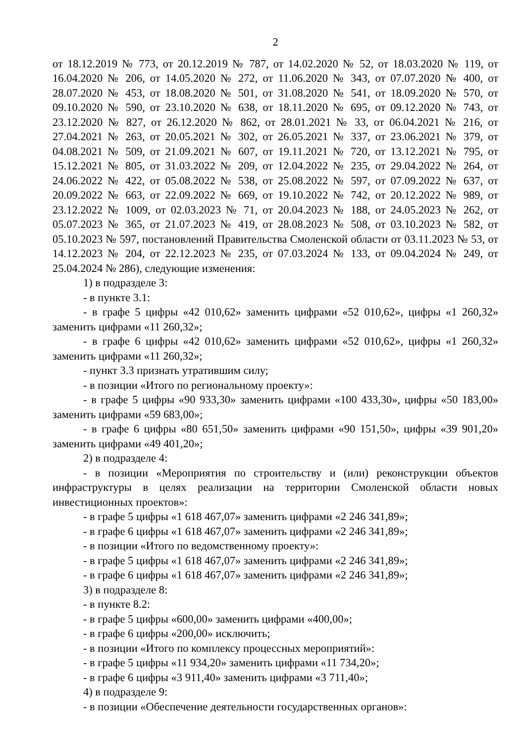2
от 18.12.2019 № 773, от 20.12.2019 № 787, от 14.02.2020 № 52, от 18.03.2020 № 119, от 16.04.2020 № 206, от 14.05.2020 № 272, от 11.06.2020 № 343, от 07.07.2020 № 400, от 28.07.2020 № 453, от 18.08.2020 № 501, от 31.08.2020 № 541, от 18.09.2020 № 570, от 09.10.2020 № 590, от 23.10.2020 № 638, от 18.11.2020 № 695, от 09.12.2020 № 743, от 23.12.2020 № 827, от 26.12.2020 № 862, от 28.01.2021 № 33, от 06.04.2021 № 216, от 27.04.2021 № 263, от 20.05.2021 № 302, от 26.05.2021 № 337, от 23.06.2021 № 379, от 04.08.2021 № 509, от 21.09.2021 № 607, от 19.11.2021 № 720, от 13.12.2021 № 795, от 15.12.2021 № 805, от 31.03.2022 № 209, от 12.04.2022 № 235, от 29.04.2022 № 264, от 24.06.2022 № 422, от 05.08.2022 № 538, от 25.08.2022 № 597, от 07.09.2022 № 637, от 20.09.2022 № 663, от 22.09.2022 № 669, от 19.10.2022 № 742, от 20.12.2022 № 989, от 23.12.2022 № 1009, от 02.03.2023 № 71, от 20.04.2023 № 188, от 24.05.2023 № 262, от 05.07.2023 № 365, от 21.07.2023 № 419, от 28.08.2023 № 508, от 03.10.2023 № 582, от 05.10.2023 № 597, постановлений Правительства Смоленской области от 03.11.2023 № 53, от 14.12.2023 № 204, от 22.12.2023 № 235, от 07.03.2024 № 133, от 09.04.2024 № 249, от 25.04.2024 № 286), следующие изменения:
1) в подразделе 3:
- в пункте 3.1:
- в графе 5 цифры «42 010,62» заменить цифрами «52 010,62», цифры «1 260,32» заменить цифрами «11 260,32»;
- в графе 6 цифры «42 010,62» заменить цифрами «52 010,62», цифры «1 260,32» заменить цифрами «11 260,32»;
- пункт 3.3 признать утратившим силу;
- в позиции «Итого по региональному проекту»:
- в графе 5 цифры «90 933,30» заменить цифрами «100 433,30», цифры «50 183,00» заменить цифрами «59 683,00»;
- в графе 6 цифры «80 651,50» заменить цифрами «90 151,50», цифры «39 901,20» заменить цифрами «49 401,20»;
2) в подразделе 4:
- в позиции «Мероприятия по строительству и (или) реконструкции объектов инфраструктуры в целях реализации на территории Смоленской области новых инвестиционных проектов»:
- в графе 5 цифры «1 618 467,07» заменить цифрами «2 246 341,89»;
- в графе 6 цифры «1 618 467,07» заменить цифрами «2 246 341,89»;
- в позиции «Итого по ведомственному проекту»:
- в графе 5 цифры «1 618 467,07» заменить цифрами «2 246 341,89»;
- в графе 6 цифры «1 618 467,07» заменить цифрами «2 246 341,89»;
3) в подразделе 8:
- в пункте 8.2:
- в графе 5 цифры «600,00» заменить цифрами «400,00»;
- в графе 6 цифры «200,00» исключить;
- в позиции «Итого по комплексу процессных мероприятий»:
- в графе 5 цифры «11 934,20» заменить цифрами «11 734,20»;
- в графе 6 цифры «3 911,40» заменить цифрами «3 711,40»;
4) в подразделе 9:
- в позиции «Обеспечение деятельности государственных органов»: